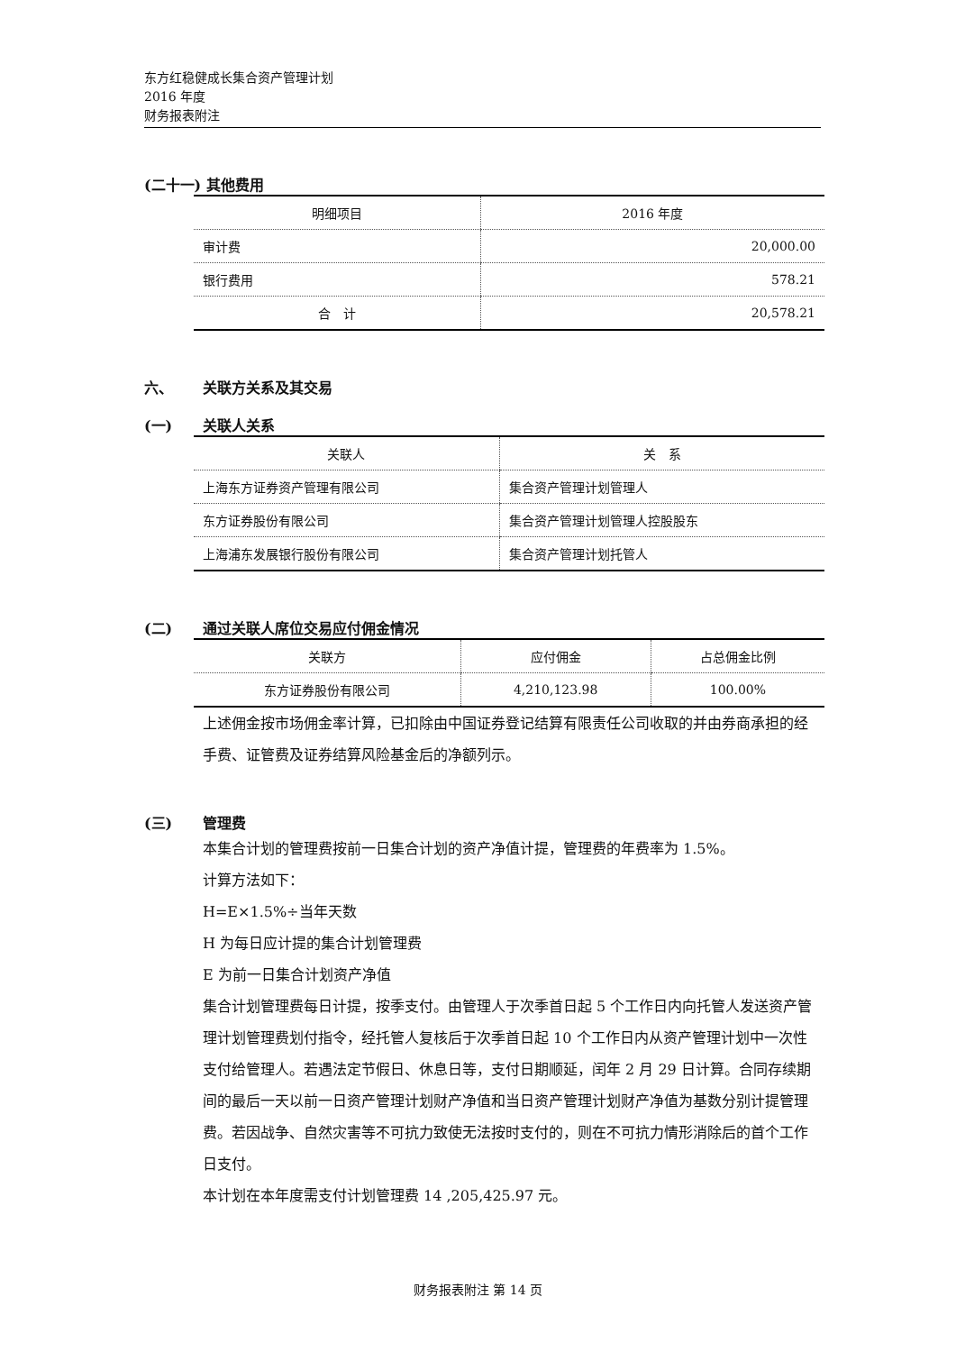东方红稳健成长集合资产管理计划
2016 年度
财务报表附注
(二十一) 其他费用
| 明细项目 | 2016 年度 |
| --- | --- |
| 审计费 | 20,000.00 |
| 银行费用 | 578.21 |
| 合 计 | 20,578.21 |
六、 关联方关系及其交易
(一) 关联人关系
| 关联人 | 关 系 |
| --- | --- |
| 上海东方证券资产管理有限公司 | 集合资产管理计划管理人 |
| 东方证券股份有限公司 | 集合资产管理计划管理人控股股东 |
| 上海浦东发展银行股份有限公司 | 集合资产管理计划托管人 |
(二) 通过关联人席位交易应付佣金情况
| 关联方 | 应付佣金 | 占总佣金比例 |
| --- | --- | --- |
| 东方证券股份有限公司 | 4,210,123.98 | 100.00% |
上述佣金按市场佣金率计算，已扣除由中国证券登记结算有限责任公司收取的并由券商承担的经手费、证管费及证券结算风险基金后的净额列示。
(三) 管理费
本集合计划的管理费按前一日集合计划的资产净值计提，管理费的年费率为 1.5%。
计算方法如下：
H=E×1.5%÷当年天数
H 为每日应计提的集合计划管理费
E 为前一日集合计划资产净值
集合计划管理费每日计提，按季支付。由管理人于次季首日起 5 个工作日内向托管人发送资产管理计划管理费划付指令，经托管人复核后于次季首日起 10 个工作日内从资产管理计划中一次性支付给管理人。若遇法定节假日、休息日等，支付日期顺延，闰年 2 月 29 日计算。合同存续期间的最后一天以前一日资产管理计划财产净值和当日资产管理计划财产净值为基数分别计提管理费。若因战争、自然灾害等不可抗力致使无法按时支付的，则在不可抗力情形消除后的首个工作日支付。
本计划在本年度需支付计划管理费 14 ,205,425.97 元。
财务报表附注 第 14 页